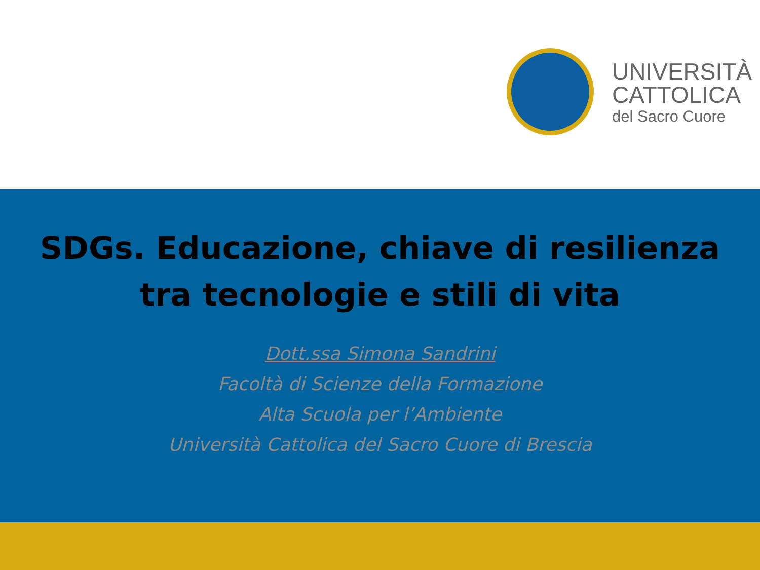UNIVERSITÀ
CATTOLICA
del Sacro Cuore
SDGs. Educazione, chiave di resilienza
tra tecnologie e stili di vita
Dott.ssa Simona Sandrini
Facoltà di Scienze della Formazione
Alta Scuola per l’Ambiente
Università Cattolica del Sacro Cuore di Brescia